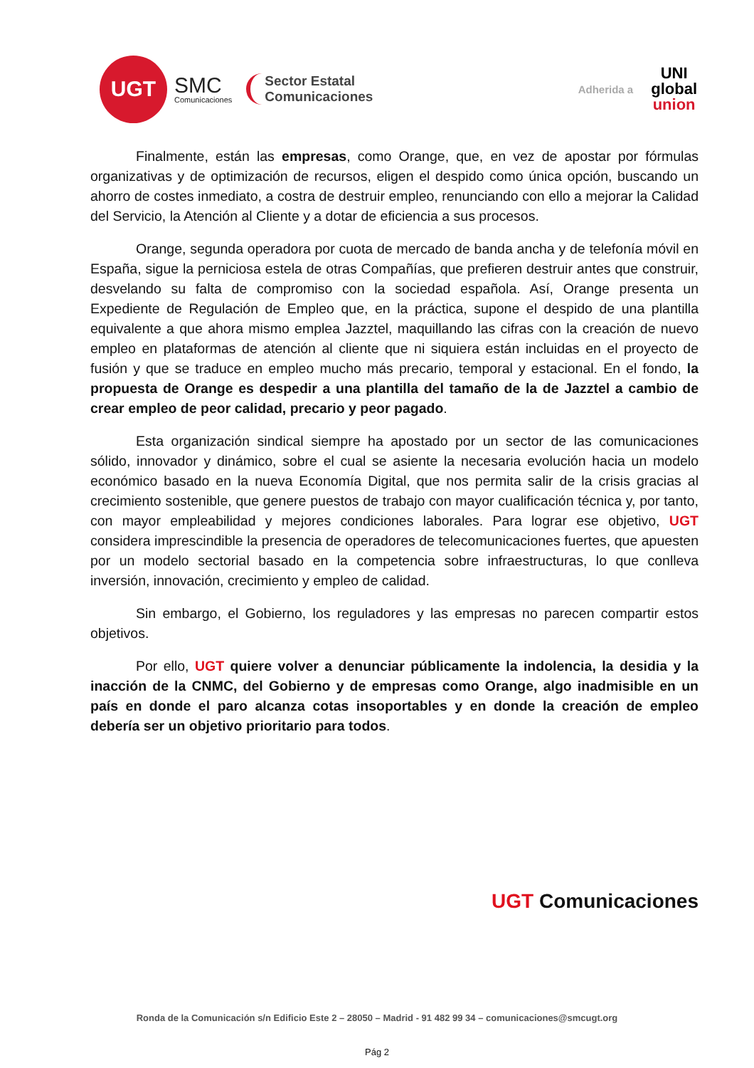UGT
SMC
Comunicaciones
Sector Estatal
Comunicaciones
Adherida a UNI
global
union
Finalmente, están las empresas, como Orange, que, en vez de apostar por fórmulas organizativas y de optimización de recursos, eligen el despido como única opción, buscando un ahorro de costes inmediato, a costra de destruir empleo, renunciando con ello a mejorar la Calidad del Servicio, la Atención al Cliente y a dotar de eficiencia a sus procesos.
Orange, segunda operadora por cuota de mercado de banda ancha y de telefonía móvil en España, sigue la perniciosa estela de otras Compañías, que prefieren destruir antes que construir, desvelando su falta de compromiso con la sociedad española. Así, Orange presenta un Expediente de Regulación de Empleo que, en la práctica, supone el despido de una plantilla equivalente a que ahora mismo emplea Jazztel, maquillando las cifras con la creación de nuevo empleo en plataformas de atención al cliente que ni siquiera están incluidas en el proyecto de fusión y que se traduce en empleo mucho más precario, temporal y estacional. En el fondo, la propuesta de Orange es despedir a una plantilla del tamaño de la de Jazztel a cambio de crear empleo de peor calidad, precario y peor pagado.
Esta organización sindical siempre ha apostado por un sector de las comunicaciones sólido, innovador y dinámico, sobre el cual se asiente la necesaria evolución hacia un modelo económico basado en la nueva Economía Digital, que nos permita salir de la crisis gracias al crecimiento sostenible, que genere puestos de trabajo con mayor cualificación técnica y, por tanto, con mayor empleabilidad y mejores condiciones laborales. Para lograr ese objetivo, UGT considera imprescindible la presencia de operadores de telecomunicaciones fuertes, que apuesten por un modelo sectorial basado en la competencia sobre infraestructuras, lo que conlleva inversión, innovación, crecimiento y empleo de calidad.
Sin embargo, el Gobierno, los reguladores y las empresas no parecen compartir estos objetivos.
Por ello, UGT quiere volver a denunciar públicamente la indolencia, la desidia y la inacción de la CNMC, del Gobierno y de empresas como Orange, algo inadmisible en un país en donde el paro alcanza cotas insoportables y en donde la creación de empleo debería ser un objetivo prioritario para todos.
UGT Comunicaciones
Ronda de la Comunicación s/n Edificio Este 2 – 28050 – Madrid - 91 482 99 34 – comunicaciones@smcugt.org
Pág 2